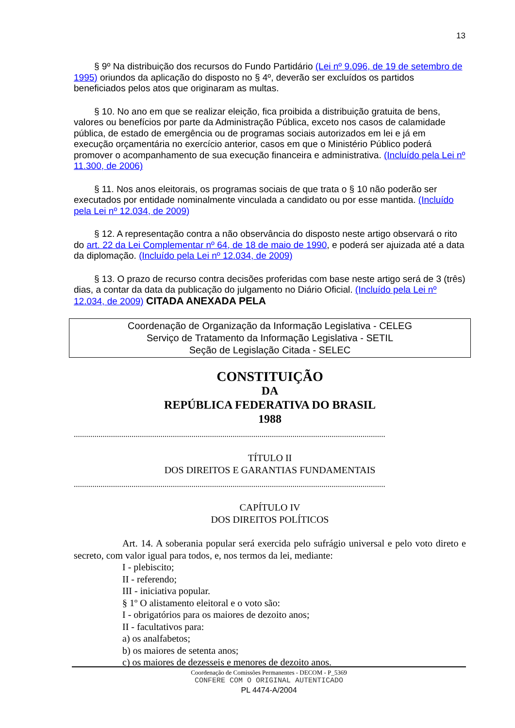13
§ 9º Na distribuição dos recursos do Fundo Partidário (Lei nº 9.096, de 19 de setembro de 1995) oriundos da aplicação do disposto no § 4º, deverão ser excluídos os partidos beneficiados pelos atos que originaram as multas.
§ 10. No ano em que se realizar eleição, fica proibida a distribuição gratuita de bens, valores ou benefícios por parte da Administração Pública, exceto nos casos de calamidade pública, de estado de emergência ou de programas sociais autorizados em lei e já em execução orçamentária no exercício anterior, casos em que o Ministério Público poderá promover o acompanhamento de sua execução financeira e administrativa. (Incluído pela Lei nº 11.300, de 2006)
§ 11. Nos anos eleitorais, os programas sociais de que trata o § 10 não poderão ser executados por entidade nominalmente vinculada a candidato ou por esse mantida. (Incluído pela Lei nº 12.034, de 2009)
§ 12. A representação contra a não observância do disposto neste artigo observará o rito do art. 22 da Lei Complementar nº 64, de 18 de maio de 1990, e poderá ser ajuizada até a data da diplomação. (Incluído pela Lei nº 12.034, de 2009)
§ 13. O prazo de recurso contra decisões proferidas com base neste artigo será de 3 (três) dias, a contar da data da publicação do julgamento no Diário Oficial. (Incluído pela Lei nº 12.034, de 2009) CITADA ANEXADA PELA
Coordenação de Organização da Informação Legislativa - CELEG
Serviço de Tratamento da Informação Legislativa - SETIL
Seção de Legislação Citada - SELEC
CONSTITUIÇÃO
DA
REPÚBLICA FEDERATIVA DO BRASIL
1988
.......................................................................................................................................................
TÍTULO II
DOS DIREITOS E GARANTIAS FUNDAMENTAIS
.......................................................................................................................................................
CAPÍTULO IV
DOS DIREITOS POLÍTICOS
Art. 14. A soberania popular será exercida pelo sufrágio universal e pelo voto direto e secreto, com valor igual para todos, e, nos termos da lei, mediante:
I - plebiscito;
II - referendo;
III - iniciativa popular.
§ 1º O alistamento eleitoral e o voto são:
I - obrigatórios para os maiores de dezoito anos;
II - facultativos para:
a) os analfabetos;
b) os maiores de setenta anos;
c) os maiores de dezesseis e menores de dezoito anos.
Coordenação de Comissões Permanentes - DECOM - P_5369
CONFERE COM O ORIGINAL AUTENTICADO
PL 4474-A/2004